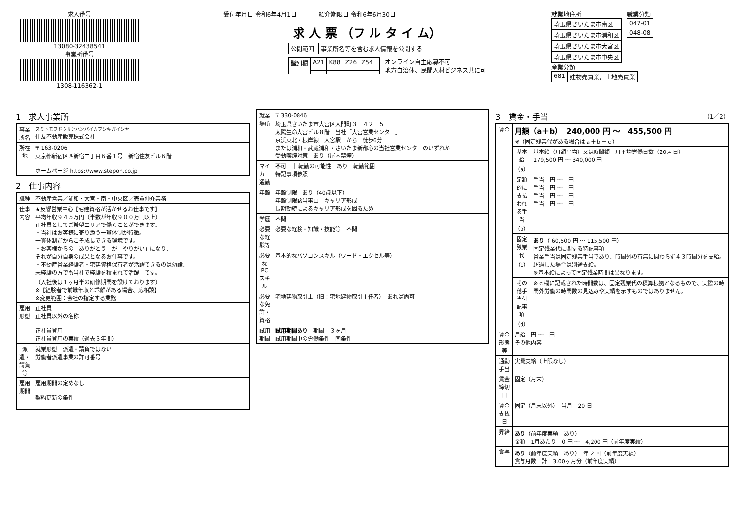求人番号
13080-32438541
事業所番号
1308-116362-1
受付年月日 令和6年4月1日 紹介期限日 令和6年6月30日
求 人 票 （フ ル タ イ ム）
| 公開範囲 | 事業所名等を含む求人情報を公開する |
| 識別欄 | A21 | K88 | Z26 | Z54 | |
オンライン自主応募不可
地方自治体、民間人材ビジネス共に可
就業地住所
| 埼玉県さいたま市南区 |
| 埼玉県さいたま市浦和区 |
| 埼玉県さいたま市大宮区 |
| 埼玉県さいたま市中央区 |
職業分類
| 047-01 |
| 048-08 |
産業分類
| 681 | 建物売買業，土地売買業 |
1　求人事業所
| 事業所名 | スミトモフドウサンハンバイカブシキガイシヤ 住友不動産販売株式会社 |
| 所在地 | 〒 163-0206 東京都新宿区西新宿二丁目６番１号 新宿住友ビル６階 ホームページ https://www.stepon.co.jp |
2　仕事内容
| 職種 | 不動産営業／浦和・大宮・南・中央区／売買仲介業務 |
| 仕事内容 | ★反響営業中心【宅建資格が活かせるお仕事です】 平均年収９４５万円（半数が年収９００万円以上） 正社員としてご希望エリアで働くことができます。 ・当社はお客様に寄り添う一貫体制が特徴。 一貫体制だからこそ成長できる環境です。 ・お客様からの「ありがとう」が「やりがい」になり、 それが自分自身の成果となるお仕事です。 ・不動産営業経験者・宅建資格保有者が活躍できるのは勿論、 未経験の方でも当社で経験を積まれて活躍中です。 （入社後は１ヶ月半の研修期間を設けております） ※【経験者で前職年収と乖離がある場合、応相談】 ※変更範囲：会社の指定する業務 |
| 雇用形態 | 正社員 正社員以外の名称 正社員登用 正社員登用の実績（過去３年間） |
| 派遣・請負等 | 就業形態 派遣・請負ではない 労働者派遣事業の許可番号 |
| 雇用期間 | 雇用期間の定めなし 契約更新の条件 |
| 就業場所 | 〒 330-0846 埼玉県さいたま市大宮区大門町３－４２－５ 太陽生命大宮ビル８階 当社「大宮営業センター」 京浜東北・根岸線 大宮駅 から 徒歩6分 または浦和・武蔵浦和・さいたま新都心の当社営業センターのいずれか 受動喫煙対策 あり（屋内禁煙） |
| マイカー通勤 | 不可 ｜ 転勤の可能性 あり 転勤範囲 特記事項参照 |
| 年齢 | 年齢制限 あり（40歳以下） 年齢制限該当事由 キャリア形成 長期勤続によるキャリア形成を図るため |
| 学歴 | 不問 |
| 必要な経験等 | 必要な経験・知識・技能等 不問 |
| 必要なPCスキル | 基本的なパソコンスキル（ワード・エクセル等） |
| 必要な免許・資格 | 宅地建物取引士（旧：宅地建物取引主任者） あれば尚可 |
| 試用期間 | 試用期間あり 期間 ３ヶ月 試用期間中の労働条件 同条件 |
3　賃金・手当 （1／2）
| 賃金 | 月額（a＋b） 240,000 円 ～ 455,500 円 ※（固定残業代がある場合はａ＋ｂ＋ｃ） | |
| | 基本給（a） | 基本給（月額平均）又は時間額 月平均労働日数（20.4 日） 179,500 円 ～ 340,000 円 |
| | 定額的に支払われる手当（b） | 手当 円 ～ 円 手当 円 ～ 円 手当 円 ～ 円 手当 円 ～ 円 |
| | 固定残業代（c） | あり （ 60,500 円 ～ 115,500 円） 固定残業代に関する特記事項 営業手当は固定残業手当であり、時間外の有無に関わらず４３時間分を支給。超過した場合は別途支給。 ※基本給によって固定残業時間は異なります。 |
| | その他手当付記事項（d） | ※ｃ欄に記載された時間数は、固定残業代の積算根拠となるもので、実際の時間外労働の時間数の見込みや実績を示すものではありません。 |
| 賃金形態等 | 月給 円 ～ 円 その他内容 | |
| 通勤手当 | 実費支給（上限なし） | |
| 賃金締切日 | 固定（月末） | |
| 賃金支払日 | 固定（月末以外） 当月 20 日 | |
| 昇給 | あり （前年度実績 あり） 金額 1月あたり 0 円 ～ 4,200 円（前年度実績） | |
| 賞与 | あり （前年度実績 あり） 年 2 回（前年度実績） 賞与月数 計 3.00ヶ月分（前年度実績） | |